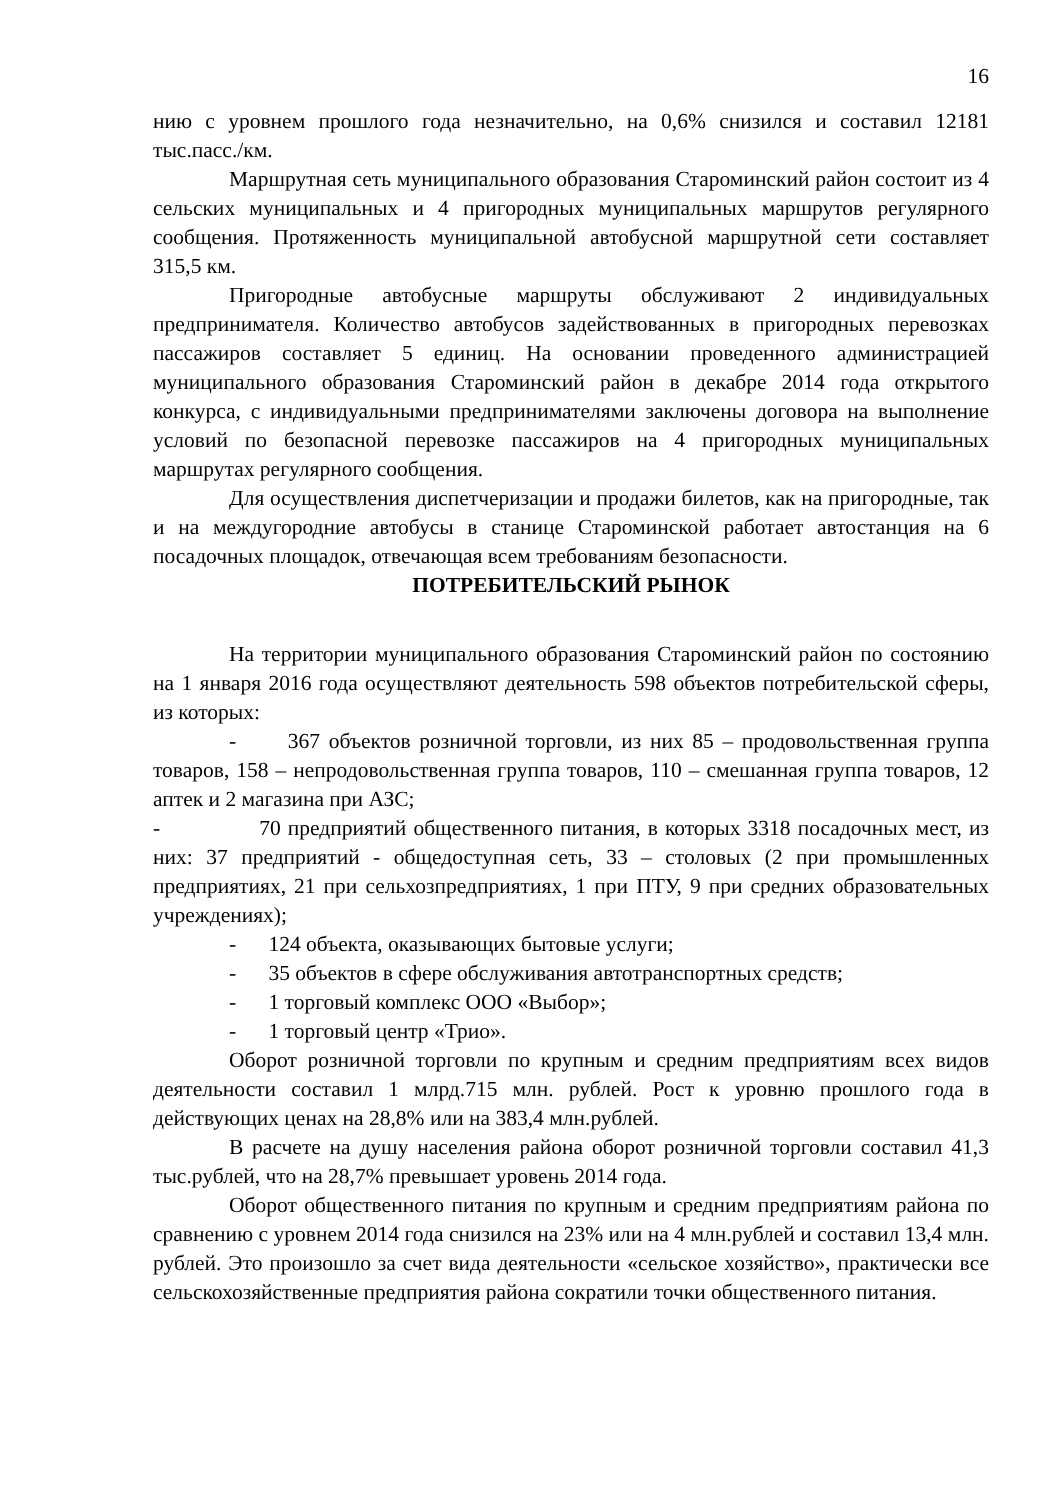16
нию с уровнем прошлого года незначительно, на 0,6% снизился и составил 12181 тыс.пасс./км.
Маршрутная сеть муниципального образования Староминский район состоит из 4 сельских муниципальных и 4 пригородных муниципальных маршрутов регулярного сообщения. Протяженность муниципальной автобусной маршрутной сети составляет 315,5 км.
Пригородные автобусные маршруты обслуживают 2 индивидуальных предпринимателя. Количество автобусов задействованных в пригородных перевозках пассажиров составляет 5 единиц. На основании проведенного администрацией муниципального образования Староминский район в декабре 2014 года открытого конкурса, с индивидуальными предпринимателями заключены договора на выполнение условий по безопасной перевозке пассажиров на 4 пригородных муниципальных маршрутах регулярного сообщения.
Для осуществления диспетчеризации и продажи билетов, как на пригородные, так и на междугородние автобусы в станице Староминской работает автостанция на 6 посадочных площадок, отвечающая всем требованиям безопасности.
ПОТРЕБИТЕЛЬСКИЙ РЫНОК
На территории муниципального образования Староминский район по состоянию на 1 января 2016 года осуществляют деятельность 598 объектов потребительской сферы, из которых:
- 367 объектов розничной торговли, из них 85 – продовольственная группа товаров, 158 – непродовольственная группа товаров, 110 – смешанная группа товаров, 12 аптек и 2 магазина при АЗС;
- 70 предприятий общественного питания, в которых 3318 посадочных мест, из них: 37 предприятий - общедоступная сеть, 33 – столовых (2 при промышленных предприятиях, 21 при сельхозпредприятиях, 1 при ПТУ, 9 при средних образовательных учреждениях);
- 124 объекта, оказывающих бытовые услуги;
- 35 объектов в сфере обслуживания автотранспортных средств;
- 1 торговый комплекс ООО «Выбор»;
- 1 торговый центр «Трио».
Оборот розничной торговли по крупным и средним предприятиям всех видов деятельности составил 1 млрд.715 млн. рублей. Рост к уровню прошлого года в действующих ценах на 28,8% или на 383,4 млн.рублей.
В расчете на душу населения района оборот розничной торговли составил 41,3 тыс.рублей, что на 28,7% превышает уровень 2014 года.
Оборот общественного питания по крупным и средним предприятиям района по сравнению с уровнем 2014 года снизился на 23% или на 4 млн.рублей и составил 13,4 млн. рублей. Это произошло за счет вида деятельности «сельское хозяйство», практически все сельскохозяйственные предприятия района сократили точки общественного питания.